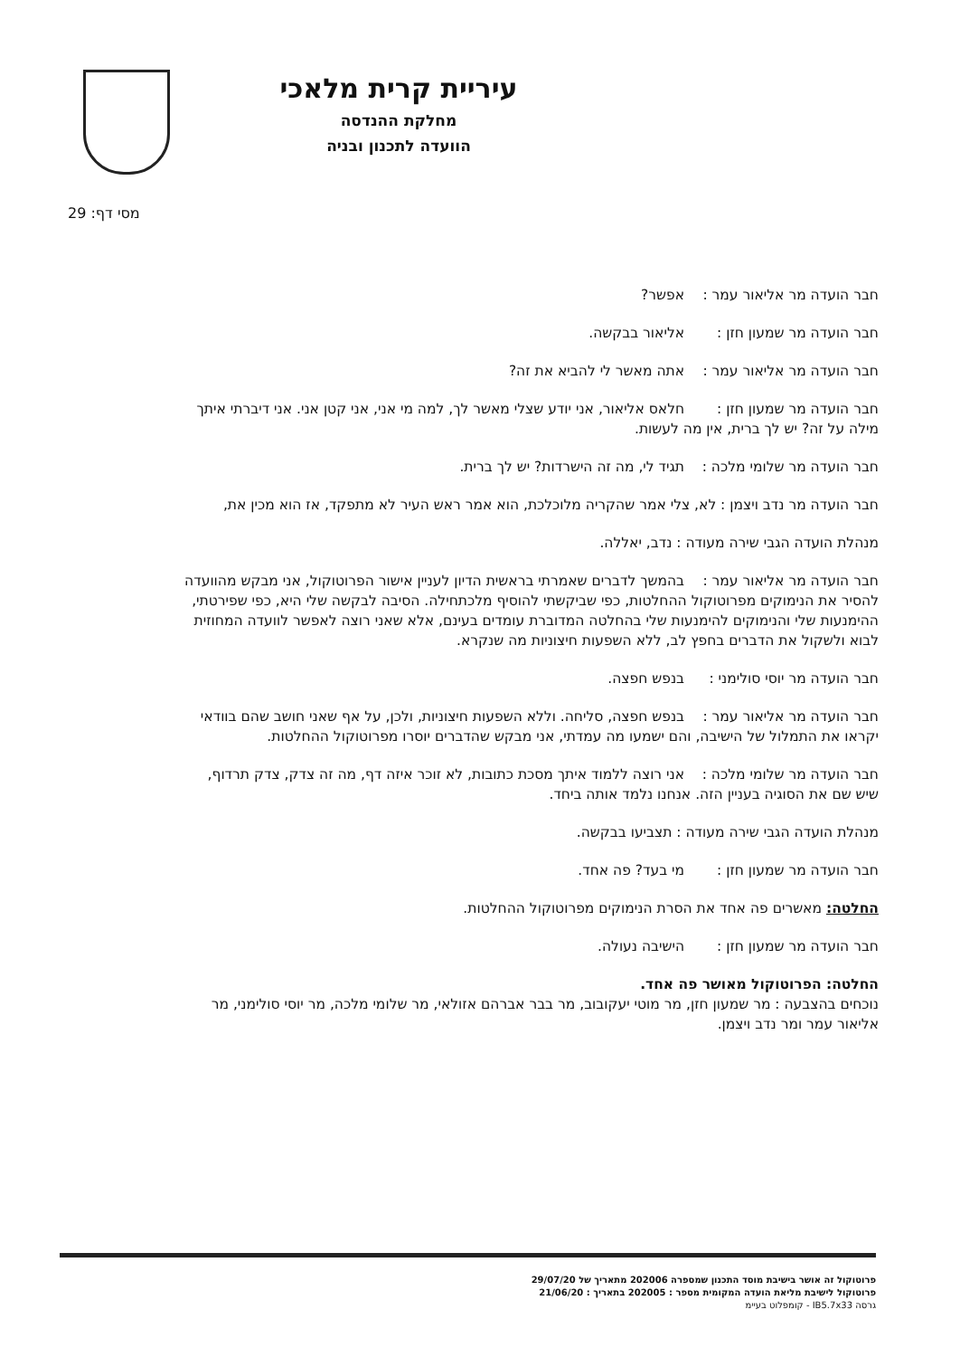עיריית קרית מלאכי
מחלקת ההנדסה
הוועדה לתכנון ובניה
מסי דף: 29
חבר הועדה מר אליאור עמר : אפשר?
חבר הועדה מר שמעון חזן : אליאור בבקשה.
חבר הועדה מר אליאור עמר : אתה מאשר לי להביא את זה?
חבר הועדה מר שמעון חזן : חלאס אליאור, אני יודע שצלי מאשר לך, למה מי אני, אני קטן אני. אני דיברתי איתך מילה על זה? יש לך ברית, אין מה לעשות.
חבר הועדה מר שלומי מלכה : תגיד לי, מה זה הישרדות? יש לך ברית.
חבר הועדה מר נדב ויצמן : לא, צלי אמר שהקריה מלוכלכת, הוא אמר ראש העיר לא מתפקד, אז הוא מכין את,
מנהלת הועדה הגבי שירה מעודה : נדב, יאללה.
חבר הועדה מר אליאור עמר : בהמשך לדברים שאמרתי בראשית הדיון לעניין אישור הפרוטוקול, אני מבקש מהוועדה להסיר את הנימוקים מפרוטוקול ההחלטות, כפי שביקשתי להוסיף מלכתחילה. הסיבה לבקשה שלי היא, כפי שפירטתי, ההימנעות שלי והנימוקים להימנעות שלי בהחלטה המדוברת עומדים בעינם, אלא שאני רוצה לאפשר לוועדה המחוזית לבוא ולשקול את הדברים בחפץ לב, ללא השפעות חיצוניות מה שנקרא.
חבר הועדה מר יוסי סולימני : בנפש חפצה.
חבר הועדה מר אליאור עמר : בנפש חפצה, סליחה. וללא השפעות חיצוניות, ולכן, על אף שאני חושב שהם בוודאי יקראו את התמלול של הישיבה, והם ישמעו מה עמדתי, אני מבקש שהדברים יוסרו מפרוטוקול ההחלטות.
חבר הועדה מר שלומי מלכה : אני רוצה ללמוד איתך מסכת כתובות, לא זוכר איזה דף, מה זה צדק, צדק תרדוף, שיש שם את הסוגיה בעניין הזה. אנחנו נלמד אותה ביחד.
מנהלת הועדה הגבי שירה מעודה : תצביעו בבקשה.
חבר הועדה מר שמעון חזן : מי בעד? פה אחד.
החלטה: מאשרים פה אחד את הסרת הנימוקים מפרוטוקול ההחלטות.
חבר הועדה מר שמעון חזן : הישיבה נעולה.
החלטה: הפרוטוקול מאושר פה אחד.
נוכחים בהצבעה : מר שמעון חזן, מר מוטי יעקובוב, מר בבר אברהם אזולאי, מר שלומי מלכה, מר יוסי סולימני, מר אליאור עמר ומר נדב ויצמן.
פרוטוקול זה אושר בישיבת מוסד התכנון שמספרה 202006 מתאריך של 29/07/20
פרוטוקול לישיבת מליאת הועדה המקומית מספר : 202005 בתאריך : 21/06/20
גרסה IB5.7x33 - קומפלוט בעיימ